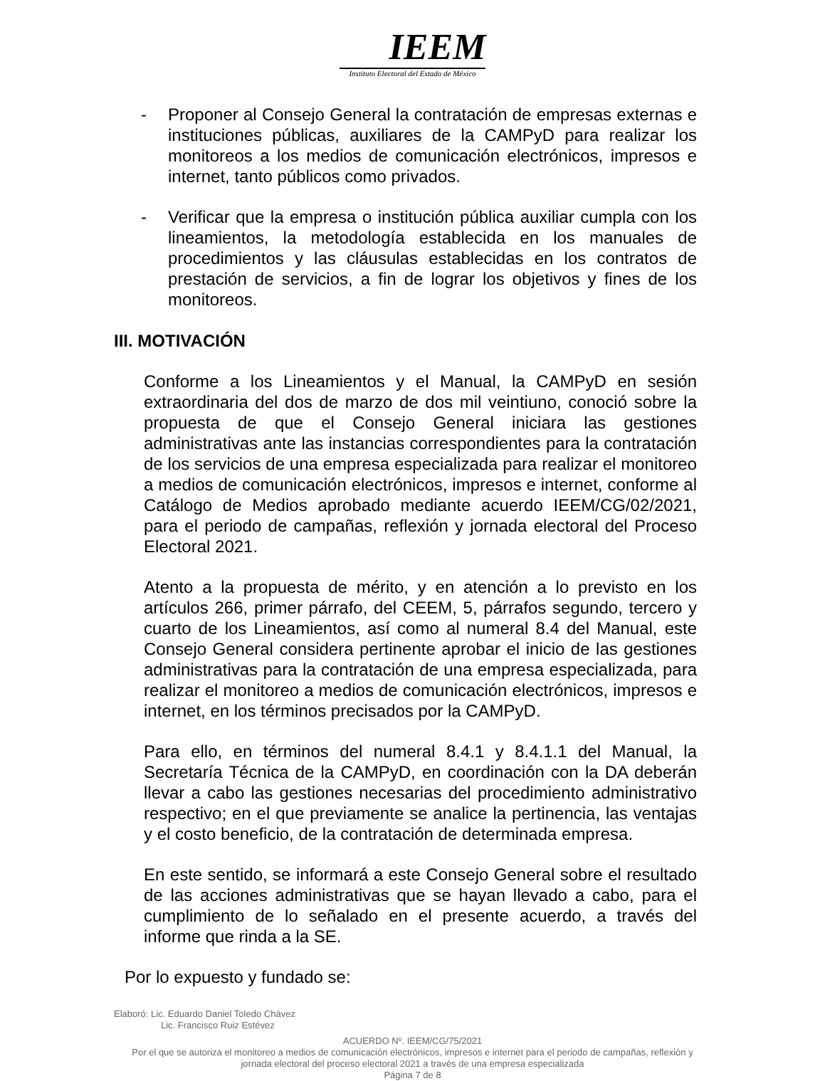IEEM
Instituto Electoral del Estado de México
- Proponer al Consejo General la contratación de empresas externas e instituciones públicas, auxiliares de la CAMPyD para realizar los monitoreos a los medios de comunicación electrónicos, impresos e internet, tanto públicos como privados.
- Verificar que la empresa o institución pública auxiliar cumpla con los lineamientos, la metodología establecida en los manuales de procedimientos y las cláusulas establecidas en los contratos de prestación de servicios, a fin de lograr los objetivos y fines de los monitoreos.
III. MOTIVACIÓN
Conforme a los Lineamientos y el Manual, la CAMPyD en sesión extraordinaria del dos de marzo de dos mil veintiuno, conoció sobre la propuesta de que el Consejo General iniciara las gestiones administrativas ante las instancias correspondientes para la contratación de los servicios de una empresa especializada para realizar el monitoreo a medios de comunicación electrónicos, impresos e internet, conforme al Catálogo de Medios aprobado mediante acuerdo IEEM/CG/02/2021, para el periodo de campañas, reflexión y jornada electoral del Proceso Electoral 2021.
Atento a la propuesta de mérito, y en atención a lo previsto en los artículos 266, primer párrafo, del CEEM, 5, párrafos segundo, tercero y cuarto de los Lineamientos, así como al numeral 8.4 del Manual, este Consejo General considera pertinente aprobar el inicio de las gestiones administrativas para la contratación de una empresa especializada, para realizar el monitoreo a medios de comunicación electrónicos, impresos e internet, en los términos precisados por la CAMPyD.
Para ello, en términos del numeral 8.4.1 y 8.4.1.1 del Manual, la Secretaría Técnica de la CAMPyD, en coordinación con la DA deberán llevar a cabo las gestiones necesarias del procedimiento administrativo respectivo; en el que previamente se analice la pertinencia, las ventajas y el costo beneficio, de la contratación de determinada empresa.
En este sentido, se informará a este Consejo General sobre el resultado de las acciones administrativas que se hayan llevado a cabo, para el cumplimiento de lo señalado en el presente acuerdo, a través del informe que rinda a la SE.
Por lo expuesto y fundado se:
Elaboró: Lic. Eduardo Daniel Toledo Chávez
Lic. Francisco Ruiz Estévez
ACUERDO Nº. IEEM/CG/75/2021
Por el que se autoriza el monitoreo a medios de comunicación electrónicos, impresos e internet para el periodo de campañas, reflexión y jornada electoral del proceso electoral 2021 a través de una empresa especializada
Página 7 de 8